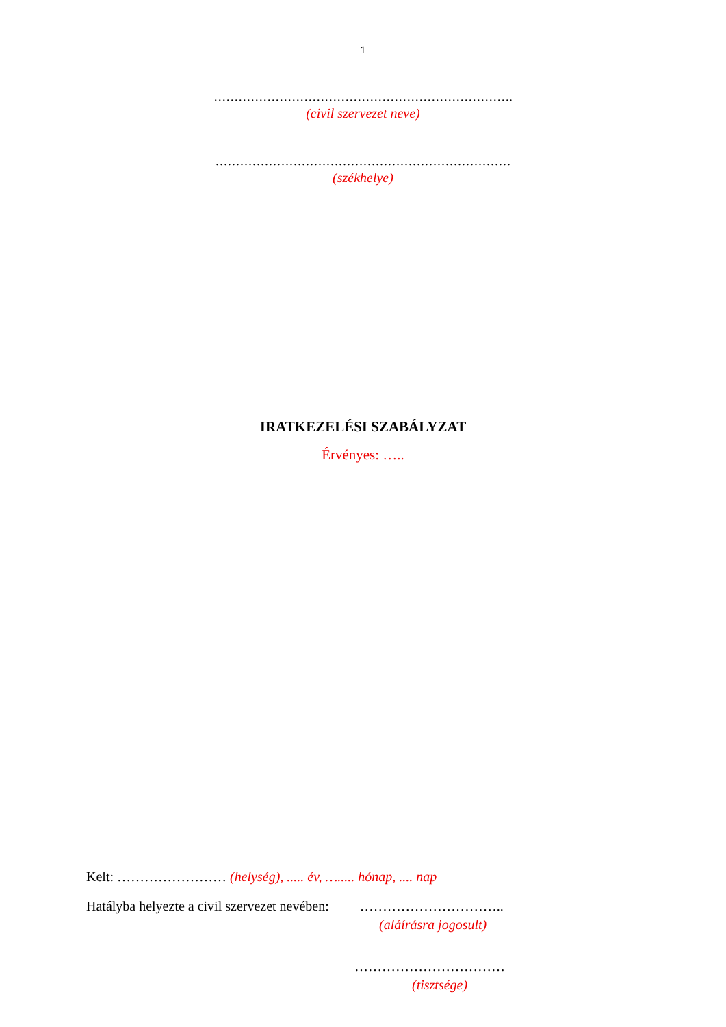1
……………………………………………………………….
(civil szervezet neve)
………………………………………………………………
(székhelye)
IRATKEZELÉSI SZABÁLYZAT
Érvényes: …..
Kelt: …………………… (helység), ..... év, …..... hónap, .... nap
Hatályba helyezte a civil szervezet nevében: …………………………..
(aláírásra jogosult)
……………………………
(tisztsége)